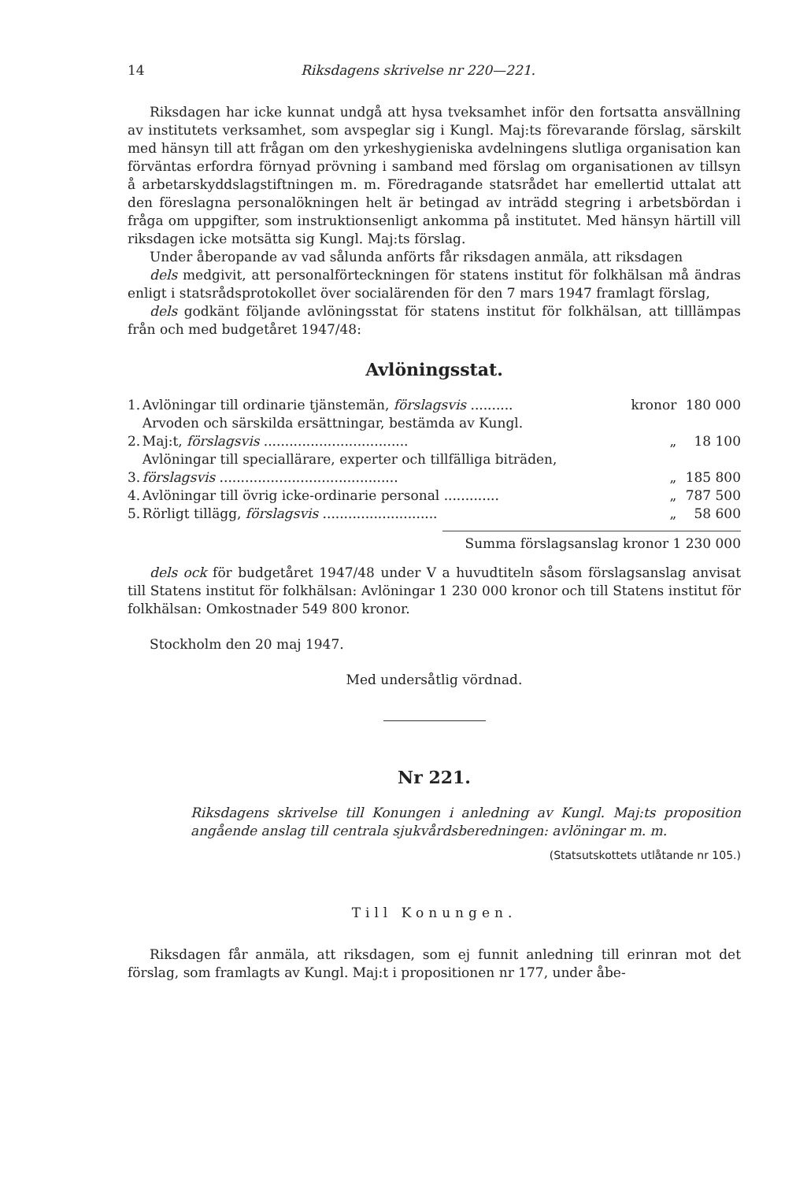14 Riksdagens skrivelse nr 220—221.
Riksdagen har icke kunnat undgå att hysa tveksamhet inför den fortsatta ansvällning av institutets verksamhet, som avspeglar sig i Kungl. Maj:ts förevarande förslag, särskilt med hänsyn till att frågan om den yrkeshygieniska avdelningens slutliga organisation kan förväntas erfordra förnyad prövning i samband med förslag om organisationen av tillsyn å arbetarskyddslagstiftningen m. m. Föredragande statsrådet har emellertid uttalat att den föreslagna personalökningen helt är betingad av inträdd stegring i arbetsbördan i fråga om uppgifter, som instruktionsenligt ankomma på institutet. Med hänsyn härtill vill riksdagen icke motsätta sig Kungl. Maj:ts förslag.
Under åberopande av vad sålunda anförts får riksdagen anmäla, att riksdagen
dels medgivit, att personalförteckningen för statens institut för folkhälsan må ändras enligt i statsrådsprotokollet över socialärenden för den 7 mars 1947 framlagt förslag,
dels godkänt följande avlöningsstat för statens institut för folkhälsan, att tilllämpas från och med budgetåret 1947/48:
Avlöningsstat.
| 1. | Avlöningar till ordinarie tjänstemän, förslagsvis .......... | kronor | 180 000 |
| 2. | Arvoden och särskilda ersättningar, bestämda av Kungl. Maj:t, förslagsvis .................................. | „ | 18 100 |
| 3. | Avlöningar till speciallärare, experter och tillfälliga biträden, förslagsvis .......................................... | „ | 185 800 |
| 4. | Avlöningar till övrig icke-ordinarie personal ............. | „ | 787 500 |
| 5. | Rörligt tillägg, förslagsvis ........................... | „ | 58 600 |
Summa förslagsanslag kronor 1 230 000
dels ock för budgetåret 1947/48 under V a huvudtiteln såsom förslagsanslag anvisat till Statens institut för folkhälsan: Avlöningar 1 230 000 kronor och till Statens institut för folkhälsan: Omkostnader 549 800 kronor.
Stockholm den 20 maj 1947.
Med undersåtlig vördnad.
Nr 221.
Riksdagens skrivelse till Konungen i anledning av Kungl. Maj:ts proposition angående anslag till centrala sjukvårdsberedningen: avlöningar m. m.
(Statsutskottets utlåtande nr 105.)
Till Konungen.
Riksdagen får anmäla, att riksdagen, som ej funnit anledning till erinran mot det förslag, som framlagts av Kungl. Maj:t i propositionen nr 177, under åbe-